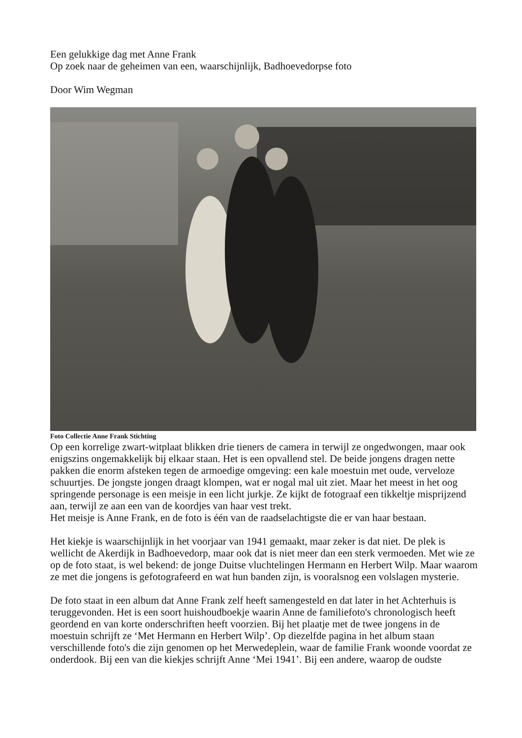Een gelukkige dag met Anne Frank
Op zoek naar de geheimen van een, waarschijnlijk, Badhoevedorpse foto
Door Wim Wegman
Foto Collectie Anne Frank Stichting
Op een korrelige zwart-witplaat blikken drie tieners de camera in terwijl ze ongedwongen, maar ook enigszins ongemakkelijk bij elkaar staan. Het is een opvallend stel. De beide jongens dragen nette pakken die enorm afsteken tegen de armoedige omgeving: een kale moestuin met oude, verveloze schuurtjes. De jongste jongen draagt klompen, wat er nogal mal uit ziet. Maar het meest in het oog springende personage is een meisje in een licht jurkje. Ze kijkt de fotograaf een tikkeltje misprijzend aan, terwijl ze aan een van de koordjes van haar vest trekt.
Het meisje is Anne Frank, en de foto is één van de raadselachtigste die er van haar bestaan.
Het kiekje is waarschijnlijk in het voorjaar van 1941 gemaakt, maar zeker is dat niet. De plek is wellicht de Akerdijk in Badhoevedorp, maar ook dat is niet meer dan een sterk vermoeden. Met wie ze op de foto staat, is wel bekend: de jonge Duitse vluchtelingen Hermann en Herbert Wilp. Maar waarom ze met die jongens is gefotografeerd en wat hun banden zijn, is vooralsnog een volslagen mysterie.
De foto staat in een album dat Anne Frank zelf heeft samengesteld en dat later in het Achterhuis is teruggevonden. Het is een soort huishoudboekje waarin Anne de familiefoto's chronologisch heeft geordend en van korte onderschriften heeft voorzien. Bij het plaatje met de twee jongens in de moestuin schrijft ze ‘Met Hermann en Herbert Wilp’. Op diezelfde pagina in het album staan verschillende foto's die zijn genomen op het Merwedeplein, waar de familie Frank woonde voordat ze onderdook. Bij een van die kiekjes schrijft Anne ‘Mei 1941’. Bij een andere, waarop de oudste